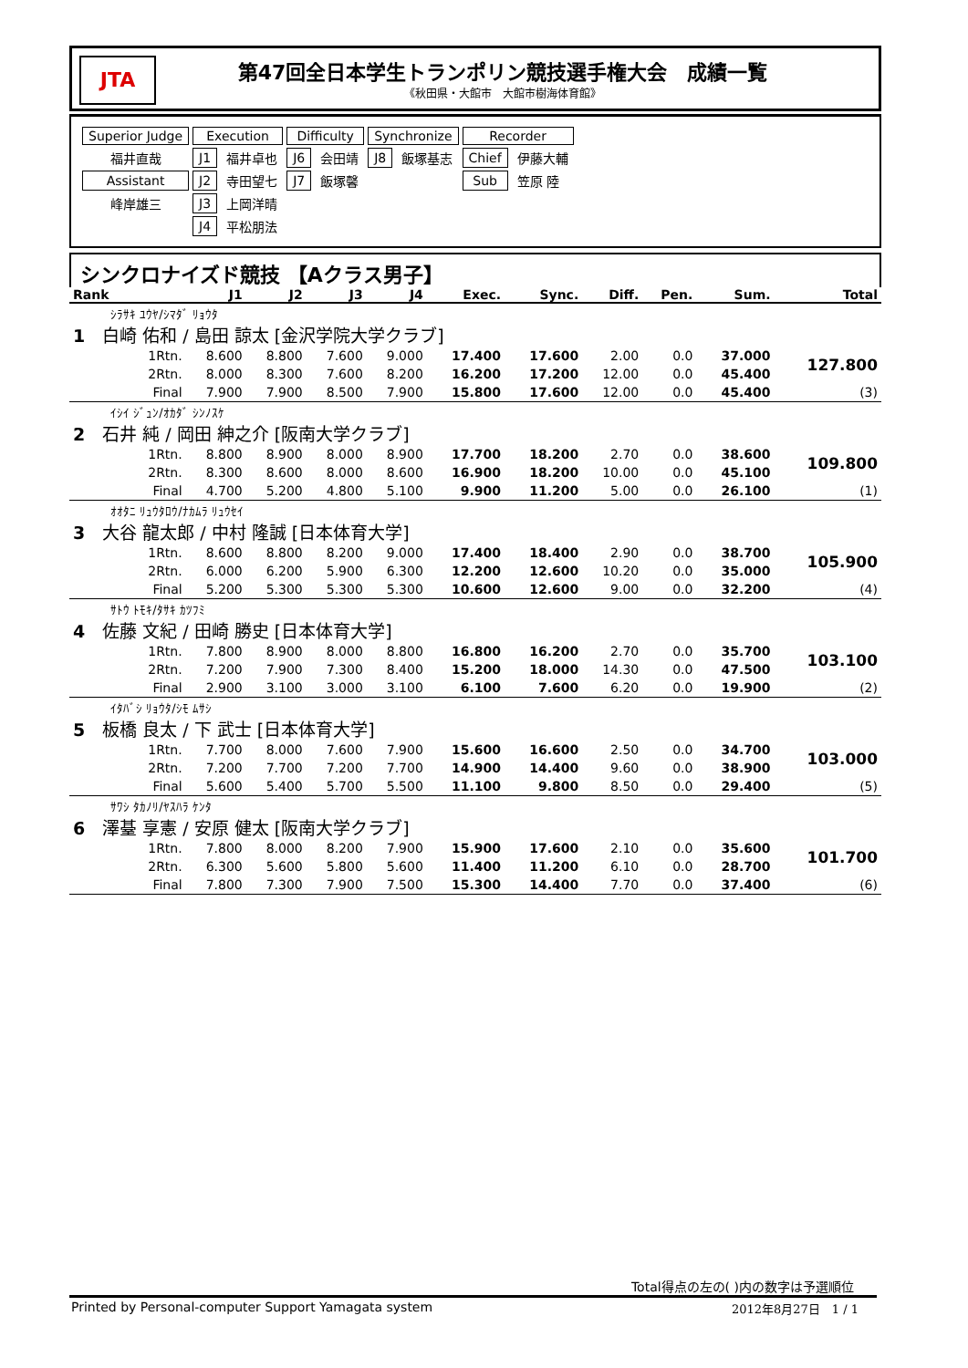JTA
第47回全日本学生トランポリン競技選手権大会　成績一覧
《秋田県・大館市　大館市樹海体育館》
| Superior Judge | Execution | | Difficulty | | Synchronize | | Recorder | |
| 福井直哉 | J1 | 福井卓也 | J6 | 会田靖 | J8 | 飯塚基志 | Chief | 伊藤大輔 |
| Assistant | J2 | 寺田望七 | J7 | 飯塚馨 | | | Sub | 笠原 陸 |
| 峰岸雄三 | J3 | 上岡洋晴 | | | | | | |
| | J4 | 平松朋法 | | | | | | |
シンクロナイズド競技 【Aクラス男子】
| Rank | | J1 | J2 | J3 | J4 | Exec. | Sync. | Diff. | Pen. | Sum. | Total |
| --- | --- | --- | --- | --- | --- | --- | --- | --- | --- | --- | --- |
| ｼﾗｻｷ ﾕｳﾔ/ｼﾏﾀﾞ ﾘｮｳﾀ | | | | | | | | | | | |
| 1 白崎 佑和 / 島田 諒太 [金沢学院大学クラブ] | | | | | | | | | | | |
| | 1Rtn. | 8.600 | 8.800 | 7.600 | 9.000 | 17.400 | 17.600 | 2.00 | 0.0 | 37.000 | 127.800 |
| | 2Rtn. | 8.000 | 8.300 | 7.600 | 8.200 | 16.200 | 17.200 | 12.00 | 0.0 | 45.400 | |
| | Final | 7.900 | 7.900 | 8.500 | 7.900 | 15.800 | 17.600 | 12.00 | 0.0 | 45.400 | (3) |
| ｲｼｲ ｼﾞｭﾝ/ｵｶﾀﾞ ｼﾝﾉｽｹ | | | | | | | | | | | |
| 2 石井 純 / 岡田 紳之介 [阪南大学クラブ] | | | | | | | | | | | |
| | 1Rtn. | 8.800 | 8.900 | 8.000 | 8.900 | 17.700 | 18.200 | 2.70 | 0.0 | 38.600 | 109.800 |
| | 2Rtn. | 8.300 | 8.600 | 8.000 | 8.600 | 16.900 | 18.200 | 10.00 | 0.0 | 45.100 | |
| | Final | 4.700 | 5.200 | 4.800 | 5.100 | 9.900 | 11.200 | 5.00 | 0.0 | 26.100 | (1) |
| ｵｵﾀﾆ ﾘｭｳﾀﾛｳ/ﾅｶﾑﾗ ﾘｭｳｾｲ | | | | | | | | | | | |
| 3 大谷 龍太郎 / 中村 隆誠 [日本体育大学] | | | | | | | | | | | |
| | 1Rtn. | 8.600 | 8.800 | 8.200 | 9.000 | 17.400 | 18.400 | 2.90 | 0.0 | 38.700 | 105.900 |
| | 2Rtn. | 6.000 | 6.200 | 5.900 | 6.300 | 12.200 | 12.600 | 10.20 | 0.0 | 35.000 | |
| | Final | 5.200 | 5.300 | 5.300 | 5.300 | 10.600 | 12.600 | 9.00 | 0.0 | 32.200 | (4) |
| ｻﾄｳ ﾄﾓｷ/ﾀｻｷ ｶﾂﾌﾐ | | | | | | | | | | | |
| 4 佐藤 文紀 / 田崎 勝史 [日本体育大学] | | | | | | | | | | | |
| | 1Rtn. | 7.800 | 8.900 | 8.000 | 8.800 | 16.800 | 16.200 | 2.70 | 0.0 | 35.700 | 103.100 |
| | 2Rtn. | 7.200 | 7.900 | 7.300 | 8.400 | 15.200 | 18.000 | 14.30 | 0.0 | 47.500 | |
| | Final | 2.900 | 3.100 | 3.000 | 3.100 | 6.100 | 7.600 | 6.20 | 0.0 | 19.900 | (2) |
| ｲﾀﾊﾞｼ ﾘｮｳﾀ/ｼﾓ ﾑｻｼ | | | | | | | | | | | |
| 5 板橋 良太 / 下 武士 [日本体育大学] | | | | | | | | | | | |
| | 1Rtn. | 7.700 | 8.000 | 7.600 | 7.900 | 15.600 | 16.600 | 2.50 | 0.0 | 34.700 | 103.000 |
| | 2Rtn. | 7.200 | 7.700 | 7.200 | 7.700 | 14.900 | 14.400 | 9.60 | 0.0 | 38.900 | |
| | Final | 5.600 | 5.400 | 5.700 | 5.500 | 11.100 | 9.800 | 8.50 | 0.0 | 29.400 | (5) |
| ｻﾜｼ ﾀｶﾉﾘ/ﾔｽﾊﾗ ｹﾝﾀ | | | | | | | | | | | |
| 6 澤䑓 享憲 / 安原 健太 [阪南大学クラブ] | | | | | | | | | | | |
| | 1Rtn. | 7.800 | 8.000 | 8.200 | 7.900 | 15.900 | 17.600 | 2.10 | 0.0 | 35.600 | 101.700 |
| | 2Rtn. | 6.300 | 5.600 | 5.800 | 5.600 | 11.400 | 11.200 | 6.10 | 0.0 | 28.700 | |
| | Final | 7.800 | 7.300 | 7.900 | 7.500 | 15.300 | 14.400 | 7.70 | 0.0 | 37.400 | (6) |
Total得点の左の( )内の数字は予選順位
Printed by Personal-computer Support Yamagata system 2012年8月27日　1 / 1